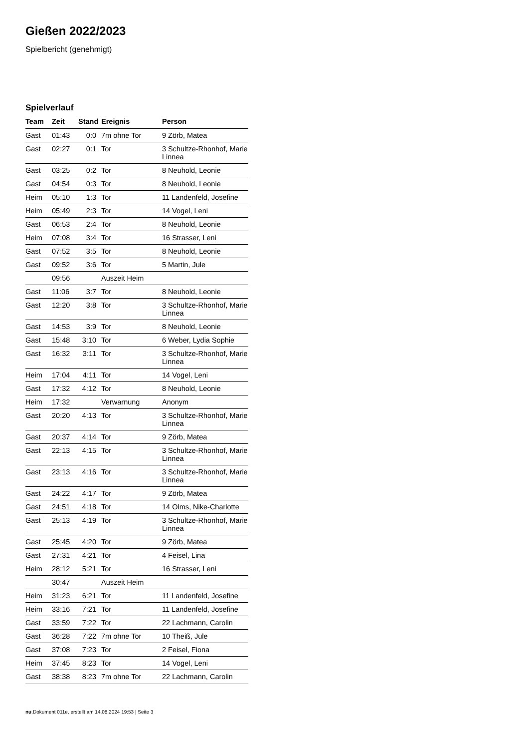Gießen 2022/2023
Spielbericht (genehmigt)
Spielverlauf
| Team | Zeit | Stand | Ereignis | Person |
| --- | --- | --- | --- | --- |
| Gast | 01:43 | 0:0 | 7m ohne Tor | 9 Zörb, Matea |
| Gast | 02:27 | 0:1 | Tor | 3 Schultze-Rhonhof, Marie Linnea |
| Gast | 03:25 | 0:2 | Tor | 8 Neuhold, Leonie |
| Gast | 04:54 | 0:3 | Tor | 8 Neuhold, Leonie |
| Heim | 05:10 | 1:3 | Tor | 11 Landenfeld, Josefine |
| Heim | 05:49 | 2:3 | Tor | 14 Vogel, Leni |
| Gast | 06:53 | 2:4 | Tor | 8 Neuhold, Leonie |
| Heim | 07:08 | 3:4 | Tor | 16 Strasser, Leni |
| Gast | 07:52 | 3:5 | Tor | 8 Neuhold, Leonie |
| Gast | 09:52 | 3:6 | Tor | 5 Martin, Jule |
| | 09:56 | | Auszeit Heim | |
| Gast | 11:06 | 3:7 | Tor | 8 Neuhold, Leonie |
| Gast | 12:20 | 3:8 | Tor | 3 Schultze-Rhonhof, Marie Linnea |
| Gast | 14:53 | 3:9 | Tor | 8 Neuhold, Leonie |
| Gast | 15:48 | 3:10 | Tor | 6 Weber, Lydia Sophie |
| Gast | 16:32 | 3:11 | Tor | 3 Schultze-Rhonhof, Marie Linnea |
| Heim | 17:04 | 4:11 | Tor | 14 Vogel, Leni |
| Gast | 17:32 | 4:12 | Tor | 8 Neuhold, Leonie |
| Heim | 17:32 | | Verwarnung | Anonym |
| Gast | 20:20 | 4:13 | Tor | 3 Schultze-Rhonhof, Marie Linnea |
| Gast | 20:37 | 4:14 | Tor | 9 Zörb, Matea |
| Gast | 22:13 | 4:15 | Tor | 3 Schultze-Rhonhof, Marie Linnea |
| Gast | 23:13 | 4:16 | Tor | 3 Schultze-Rhonhof, Marie Linnea |
| Gast | 24:22 | 4:17 | Tor | 9 Zörb, Matea |
| Gast | 24:51 | 4:18 | Tor | 14 Olms, Nike-Charlotte |
| Gast | 25:13 | 4:19 | Tor | 3 Schultze-Rhonhof, Marie Linnea |
| Gast | 25:45 | 4:20 | Tor | 9 Zörb, Matea |
| Gast | 27:31 | 4:21 | Tor | 4 Feisel, Lina |
| Heim | 28:12 | 5:21 | Tor | 16 Strasser, Leni |
| | 30:47 | | Auszeit Heim | |
| Heim | 31:23 | 6:21 | Tor | 11 Landenfeld, Josefine |
| Heim | 33:16 | 7:21 | Tor | 11 Landenfeld, Josefine |
| Gast | 33:59 | 7:22 | Tor | 22 Lachmann, Carolin |
| Gast | 36:28 | 7:22 | 7m ohne Tor | 10 Theiß, Jule |
| Gast | 37:08 | 7:23 | Tor | 2 Feisel, Fiona |
| Heim | 37:45 | 8:23 | Tor | 14 Vogel, Leni |
| Gast | 38:38 | 8:23 | 7m ohne Tor | 22 Lachmann, Carolin |
nu.Dokument 011e, erstellt am 14.08.2024 19:53 | Seite 3